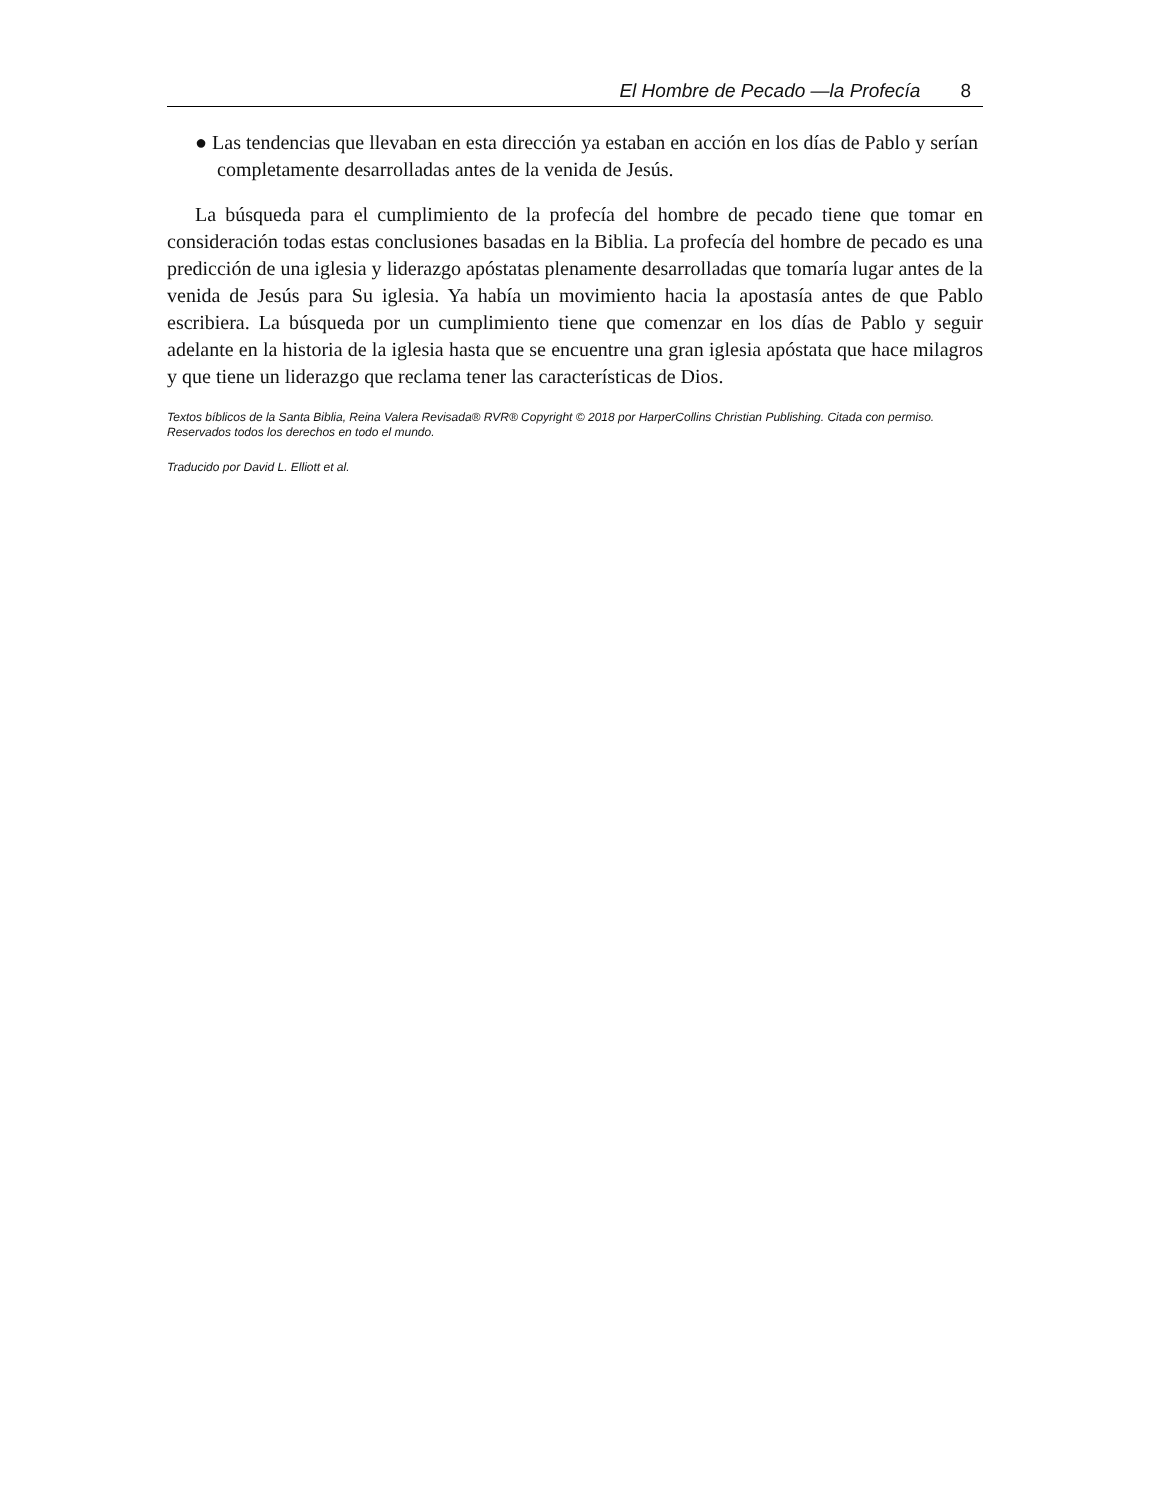El Hombre de Pecado —la Profecía 8
● Las tendencias que llevaban en esta dirección ya estaban en acción en los días de Pablo y serían completamente desarrolladas antes de la venida de Jesús.
La búsqueda para el cumplimiento de la profecía del hombre de pecado tiene que tomar en consideración todas estas conclusiones basadas en la Biblia. La profecía del hombre de pecado es una predicción de una iglesia y liderazgo apóstatas plenamente desarrolladas que tomaría lugar antes de la venida de Jesús para Su iglesia. Ya había un movimiento hacia la apostasía antes de que Pablo escribiera. La búsqueda por un cumplimiento tiene que comenzar en los días de Pablo y seguir adelante en la historia de la iglesia hasta que se encuentre una gran iglesia apóstata que hace milagros y que tiene un liderazgo que reclama tener las características de Dios.
Textos bíblicos de la Santa Biblia, Reina Valera Revisada® RVR® Copyright © 2018 por HarperCollins Christian Publishing. Citada con permiso. Reservados todos los derechos en todo el mundo.
Traducido por David L. Elliott et al.